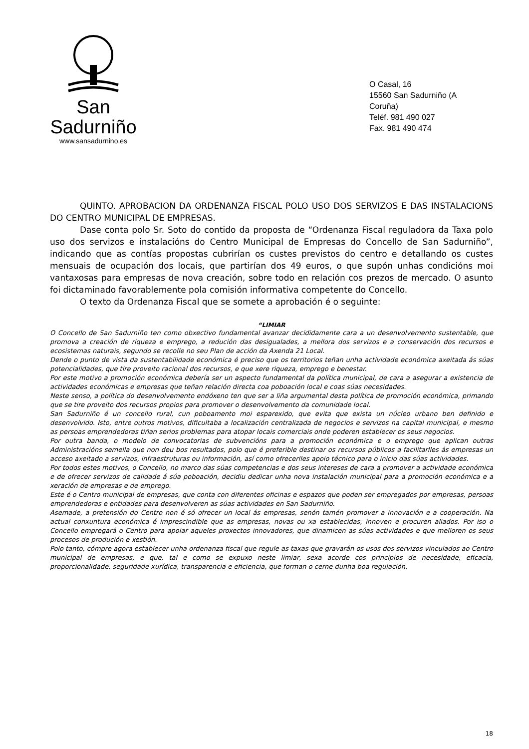San Sadurniño
www.sansadurnino.es
O Casal, 16
15560 San Sadurniño (A Coruña)
Teléf. 981 490 027
Fax. 981 490 474
QUINTO. APROBACION DA ORDENANZA FISCAL POLO USO DOS SERVIZOS E DAS INSTALACIONS DO CENTRO MUNICIPAL DE EMPRESAS.
Dase conta polo Sr. Soto do contido da proposta de “Ordenanza Fiscal reguladora da Taxa polo uso dos servizos e instalacións do Centro Municipal de Empresas do Concello de San Sadurniño”, indicando que as contías propostas cubrirían os custes previstos do centro e detallando os custes mensuais de ocupación dos locais, que partirían dos 49 euros, o que supón unhas condicións moi vantaxosas para empresas de nova creación, sobre todo en relación cos prezos de mercado. O asunto foi dictaminado favorablemente pola comisión informativa competente do Concello.
O texto da Ordenanza Fiscal que se somete a aprobación é o seguinte:
“LIMIAR
O Concello de San Sadurniño ten como obxectivo fundamental avanzar decididamente cara a un desenvolvemento sustentable, que promova a creación de riqueza e emprego, a redución das desigualades, a mellora dos servizos e a conservación dos recursos e ecosistemas naturais, segundo se recolle no seu Plan de acción da Axenda 21 Local.
Dende o punto de vista da sustentabilidade económica é preciso que os territorios teñan unha actividade económica axeitada ás súas potencialidades, que tire proveito racional dos recursos, e que xere riqueza, emprego e benestar.
Por este motivo a promoción económica debería ser un aspecto fundamental da política municipal, de cara a asegurar a existencia de actividades económicas e empresas que teñan relación directa coa poboación local e coas súas necesidades.
Neste senso, a política do desenvolvemento endóxeno ten que ser a liña argumental desta política de promoción económica, primando que se tire proveito dos recursos propios para promover o desenvolvemento da comunidade local.
San Sadurniño é un concello rural, cun poboamento moi esparexido, que evita que exista un núcleo urbano ben definido e desenvolvido. Isto, entre outros motivos, dificultaba a localización centralizada de negocios e servizos na capital municipal, e mesmo as persoas emprendedoras tiñan serios problemas para atopar locais comerciais onde poderen establecer os seus negocios.
Por outra banda, o modelo de convocatorias de subvencións para a promoción económica e o emprego que aplican outras Administracións semella que non deu bos resultados, polo que é preferible destinar os recursos públicos a facilitarlles ás empresas un acceso axeitado a servizos, infraestruturas ou información, así como ofrecerlles apoio técnico para o inicio das súas actividades.
Por todos estes motivos, o Concello, no marco das súas competencias e dos seus intereses de cara a promover a actividade económica e de ofrecer servizos de calidade á súa poboación, decidiu dedicar unha nova instalación municipal para a promoción económica e a xeración de empresas e de emprego.
Este é o Centro municipal de empresas, que conta con diferentes oficinas e espazos que poden ser empregados por empresas, persoas emprendedoras e entidades para desenvolveren as súas actividades en San Sadurniño.
Asemade, a pretensión do Centro non é só ofrecer un local ás empresas, senón tamén promover a innovación e a cooperación. Na actual conxuntura económica é imprescindible que as empresas, novas ou xa establecidas, innoven e procuren aliados. Por iso o Concello empregará o Centro para apoiar aqueles proxectos innovadores, que dinamicen as súas actividades e que melloren os seus procesos de produción e xestión.
Polo tanto, cómpre agora establecer unha ordenanza fiscal que regule as taxas que gravarán os usos dos servizos vinculados ao Centro municipal de empresas, e que, tal e como se expuxo neste limiar, sexa acorde cos principios de necesidade, eficacia, proporcionalidade, seguridade xurídica, transparencia e eficiencia, que forman o cerne dunha boa regulación.
18